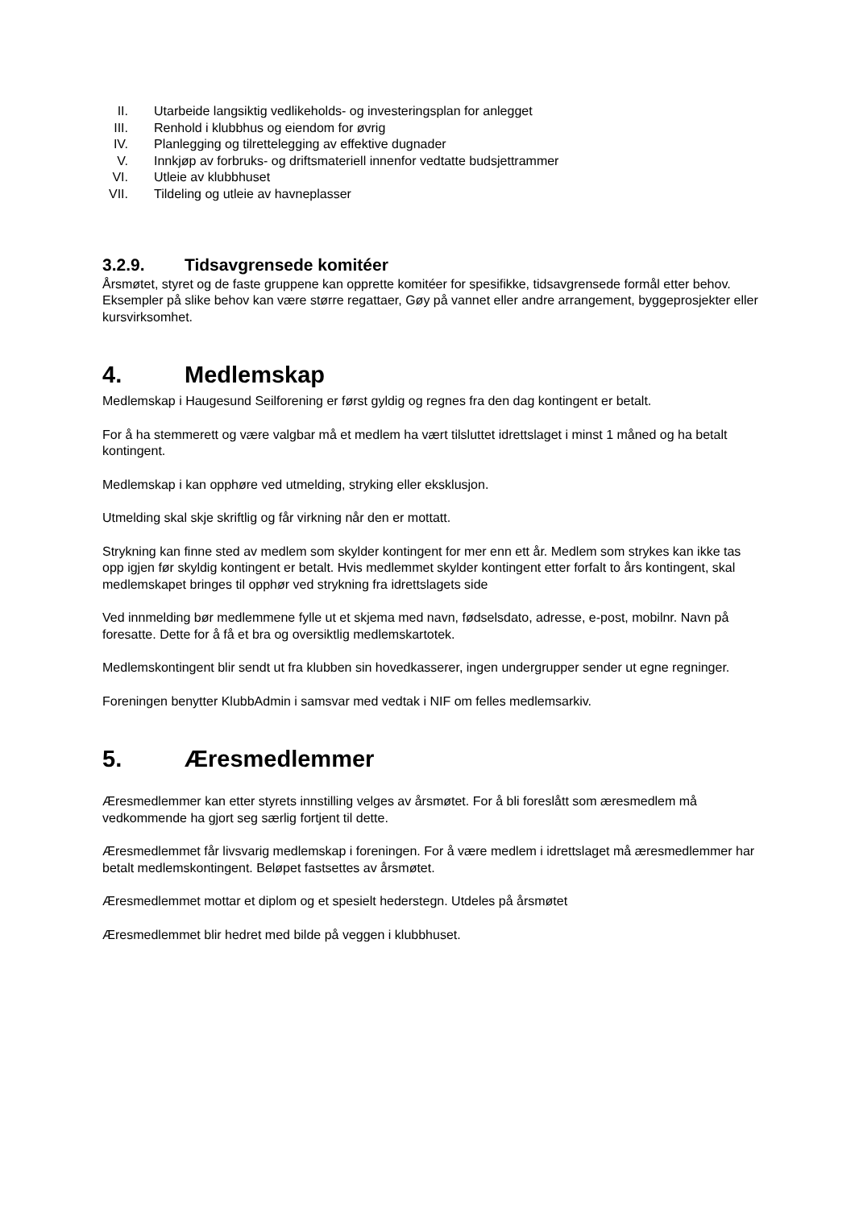II. Utarbeide langsiktig vedlikeholds- og investeringsplan for anlegget
III. Renhold i klubbhus og eiendom for øvrig
IV. Planlegging og tilrettelegging av effektive dugnader
V. Innkjøp av forbruks- og driftsmateriell innenfor vedtatte budsjettrammer
VI. Utleie av klubbhuset
VII. Tildeling og utleie av havneplasser
3.2.9. Tidsavgrensede komitéer
Årsmøtet, styret og de faste gruppene kan opprette komitéer for spesifikke, tidsavgrensede formål etter behov. Eksempler på slike behov kan være større regattaer, Gøy på vannet eller andre arrangement, byggeprosjekter eller kursvirksomhet.
4. Medlemskap
Medlemskap i Haugesund Seilforening er først gyldig og regnes fra den dag kontingent er betalt.
For å ha stemmerett og være valgbar må et medlem ha vært tilsluttet idrettslaget i minst 1 måned og ha betalt kontingent.
Medlemskap i kan opphøre ved utmelding, stryking eller eksklusjon.
Utmelding skal skje skriftlig og får virkning når den er mottatt.
Strykning kan finne sted av medlem som skylder kontingent for mer enn ett år. Medlem som strykes kan ikke tas opp igjen før skyldig kontingent er betalt. Hvis medlemmet skylder kontingent etter forfalt to års kontingent, skal medlemskapet bringes til opphør ved strykning fra idrettslagets side
Ved innmelding bør medlemmene fylle ut et skjema med navn, fødselsdato, adresse, e-post, mobilnr. Navn på foresatte. Dette for å få et bra og oversiktlig medlemskartotek.
Medlemskontingent blir sendt ut fra klubben sin hovedkasserer, ingen undergrupper sender ut egne regninger.
Foreningen benytter KlubbAdmin i samsvar med vedtak i NIF om felles medlemsarkiv.
5. Æresmedlemmer
Æresmedlemmer kan etter styrets innstilling velges av årsmøtet. For å bli foreslått som æresmedlem må vedkommende ha gjort seg særlig fortjent til dette.
Æresmedlemmet får livsvarig medlemskap i foreningen. For å være medlem i idrettslaget må æresmedlemmer har betalt medlemskontingent. Beløpet fastsettes av årsmøtet.
Æresmedlemmet mottar et diplom og et spesielt hederstegn. Utdeles på årsmøtet
Æresmedlemmet blir hedret med bilde på veggen i klubbhuset.